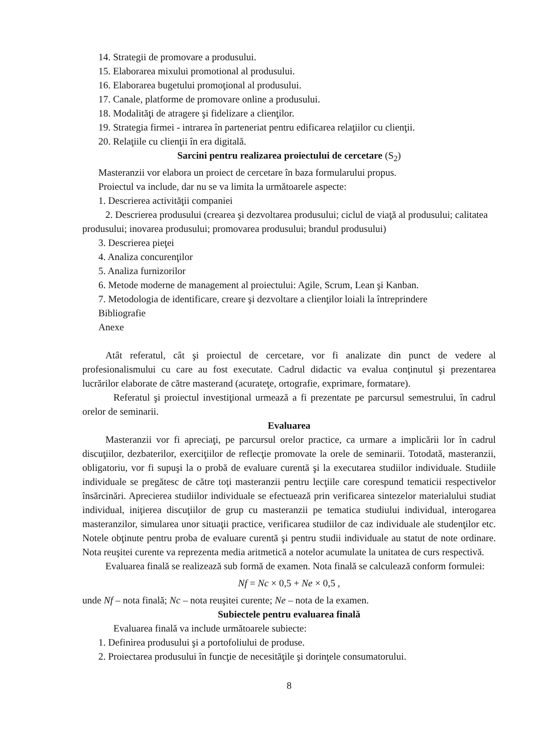14. Strategii de promovare a produsului.
15. Elaborarea mixului promotional al produsului.
16. Elaborarea bugetului promoţional al produsului.
17. Canale, platforme de promovare online a produsului.
18. Modalităţi de atragere şi fidelizare a clienţilor.
19. Strategia firmei - intrarea în parteneriat pentru edificarea relaţiilor cu clienţii.
20. Relaţiile cu clienţii în era digitală.
Sarcini pentru realizarea proiectului de cercetare (S<sub>2</sub>)
Masteranzii vor elabora un proiect de cercetare în baza formularului propus.
Proiectul va include, dar nu se va limita la următoarele aspecte:
1. Descrierea activităţii companiei
2. Descrierea produsului (crearea şi dezvoltarea produsului; ciclul de viaţă al produsului; calitatea produsului; inovarea produsului; promovarea produsului; brandul produsului)
3. Descrierea pieţei
4. Analiza concurenţilor
5. Analiza furnizorilor
6. Metode moderne de management al proiectului: Agile, Scrum, Lean şi Kanban.
7. Metodologia de identificare, creare şi dezvoltare a clienţilor loiali la întreprindere
Bibliografie
Anexe
Atât referatul, cât şi proiectul de cercetare, vor fi analizate din punct de vedere al profesionalismului cu care au fost executate. Cadrul didactic va evalua conţinutul şi prezentarea lucrărilor elaborate de către masterand (acurateţe, ortografie, exprimare, formatare).
Referatul şi proiectul investiţional urmează a fi prezentate pe parcursul semestrului, în cadrul orelor de seminarii.
Evaluarea
Masteranzii vor fi apreciaţi, pe parcursul orelor practice, ca urmare a implicării lor în cadrul discuţiilor, dezbaterilor, exerciţiilor de reflecţie promovate la orele de seminarii. Totodată, masteranzii, obligatoriu, vor fi supuşi la o probă de evaluare curentă şi la executarea studiilor individuale. Studiile individuale se pregătesc de către toţi masteranzii pentru lecţiile care corespund tematicii respectivelor însărcinări. Aprecierea studiilor individuale se efectuează prin verificarea sintezelor materialului studiat individual, iniţierea discuţiilor de grup cu masteranzii pe tematica studiului individual, interogarea masteranzilor, simularea unor situaţii practice, verificarea studiilor de caz individuale ale studenţilor etc. Notele obţinute pentru proba de evaluare curentă şi pentru studii individuale au statut de note ordinare. Nota reuşitei curente va reprezenta media aritmetică a notelor acumulate la unitatea de curs respectivă.
Evaluarea finală se realizează sub formă de examen. Nota finală se calculează conform formulei:
Nf = Nc × 0,5 + Ne × 0,5 ,
unde Nf – nota finală; Nc – nota reuşitei curente; Ne – nota de la examen.
Subiectele pentru evaluarea finală
Evaluarea finală va include următoarele subiecte:
1. Definirea produsului şi a portofoliului de produse.
2. Proiectarea produsului în funcţie de necesităţile şi dorinţele consumatorului.
8